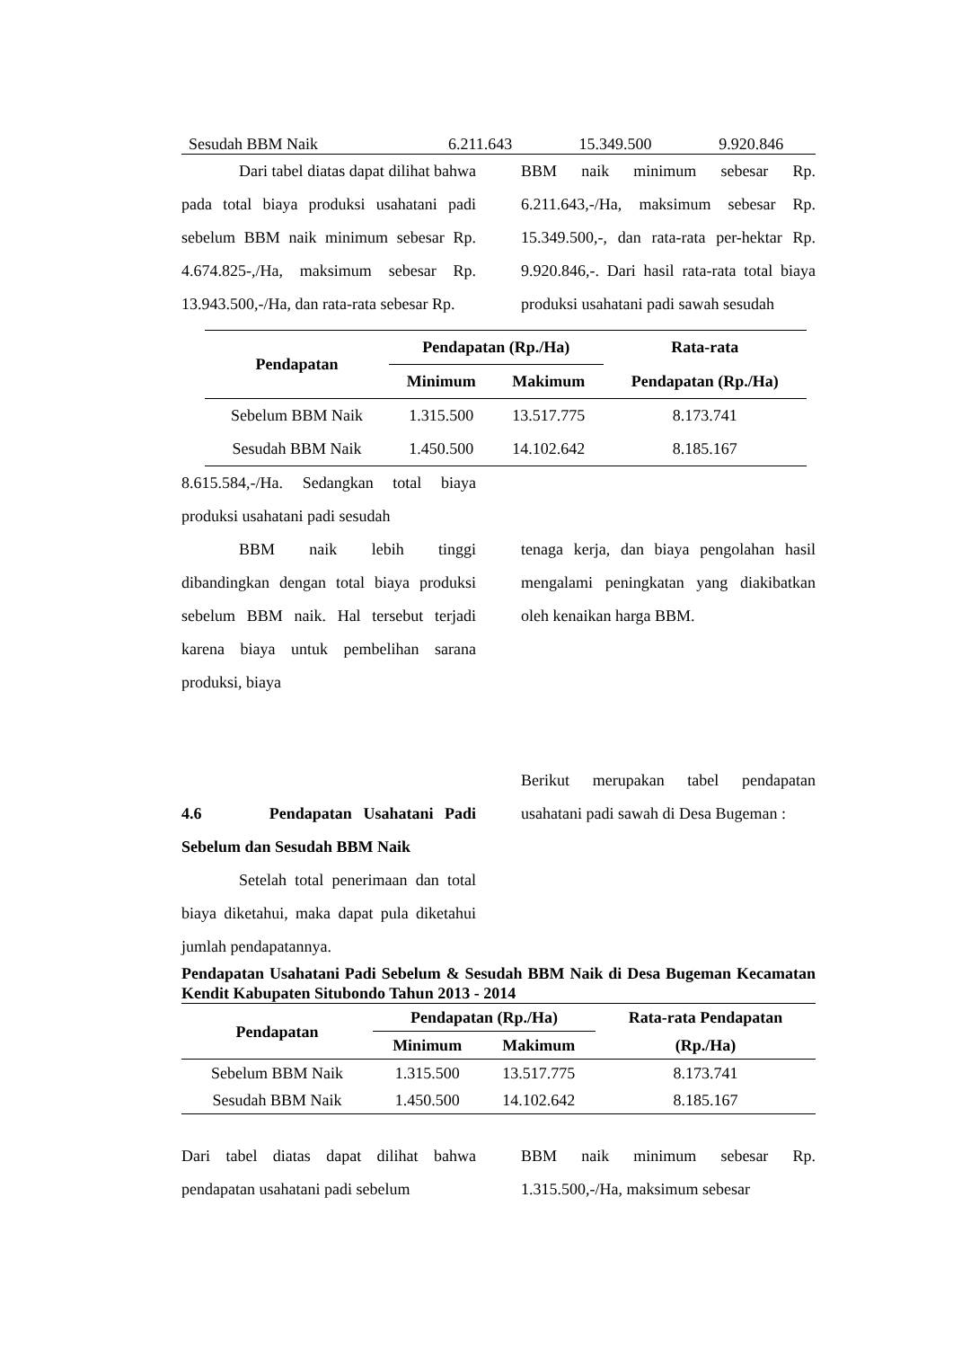| Sesudah BBM Naik | 6.211.643 | 15.349.500 | 9.920.846 |
Dari tabel diatas dapat dilihat bahwa pada total biaya produksi usahatani padi sebelum BBM naik minimum sebesar Rp. 4.674.825-,/Ha, maksimum sebesar Rp. 13.943.500,-/Ha, dan rata-rata sebesar Rp.
BBM naik minimum sebesar Rp. 6.211.643,-/Ha, maksimum sebesar Rp. 15.349.500,-, dan rata-rata per-hektar Rp. 9.920.846,-. Dari hasil rata-rata total biaya produksi usahatani padi sawah sesudah
| Pendapatan | Pendapatan (Rp./Ha) | | Rata-rata |
| --- | --- | --- | --- |
| | Minimum | Makimum | Pendapatan (Rp./Ha) |
| Sebelum BBM Naik | 1.315.500 | 13.517.775 | 8.173.741 |
| Sesudah BBM Naik | 1.450.500 | 14.102.642 | 8.185.167 |
8.615.584,-/Ha. Sedangkan total biaya produksi usahatani padi sesudah
BBM naik lebih tinggi dibandingkan dengan total biaya produksi sebelum BBM naik. Hal tersebut terjadi karena biaya untuk pembelihan sarana produksi, biaya
tenaga kerja, dan biaya pengolahan hasil mengalami peningkatan yang diakibatkan oleh kenaikan harga BBM.
4.6 Pendapatan Usahatani Padi Sebelum dan Sesudah BBM Naik
Setelah total penerimaan dan total biaya diketahui, maka dapat pula diketahui jumlah pendapatannya.
Berikut merupakan tabel pendapatan usahatani padi sawah di Desa Bugeman :
Pendapatan Usahatani Padi Sebelum & Sesudah BBM Naik di Desa Bugeman Kecamatan Kendit Kabupaten Situbondo Tahun 2013 - 2014
| Pendapatan | Pendapatan (Rp./Ha) | | Rata-rata Pendapatan |
| --- | --- | --- | --- |
| | Minimum | Makimum | (Rp./Ha) |
| Sebelum BBM Naik | 1.315.500 | 13.517.775 | 8.173.741 |
| Sesudah BBM Naik | 1.450.500 | 14.102.642 | 8.185.167 |
Dari tabel diatas dapat dilihat bahwa pendapatan usahatani padi sebelum
BBM naik minimum sebesar Rp. 1.315.500,-/Ha, maksimum sebesar